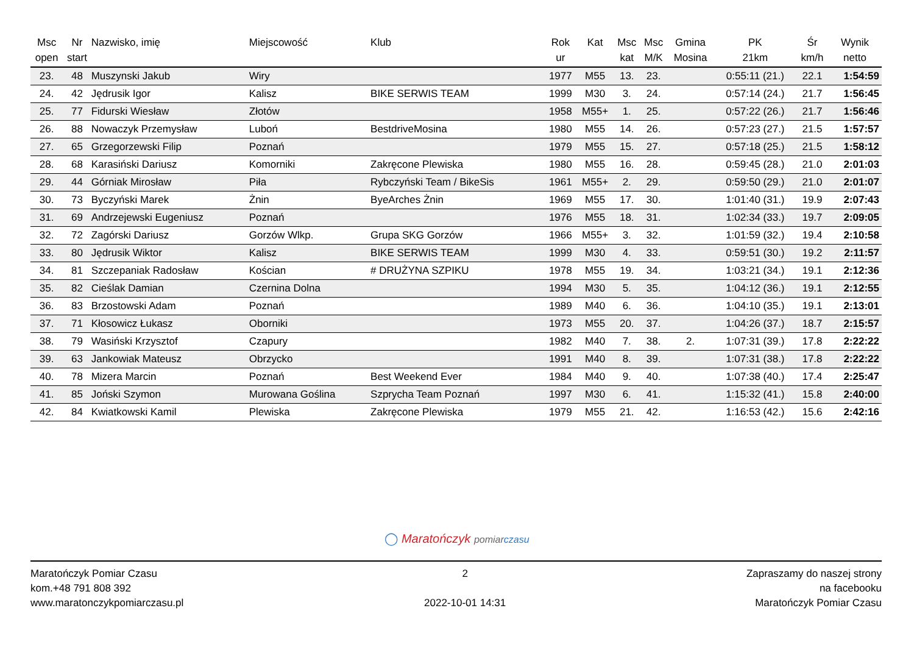| Msc open | Nr start | Nazwisko, imię | Miejscowość | Klub | Rok ur | Kat | Msc kat | Msc M/K | Gmina Mosina | PK 21km | Śr km/h | Wynik netto |
| --- | --- | --- | --- | --- | --- | --- | --- | --- | --- | --- | --- | --- |
| 23. | 48 | Muszynski Jakub | Wiry | | 1977 | M55 | 13. | 23. | | 0:55:11 (21.) | 22.1 | 1:54:59 |
| 24. | 42 | Jędrusik Igor | Kalisz | BIKE SERWIS TEAM | 1999 | M30 | 3. | 24. | | 0:57:14 (24.) | 21.7 | 1:56:45 |
| 25. | 77 | Fidurski Wiesław | Złotów | | 1958 | M55+ | 1. | 25. | | 0:57:22 (26.) | 21.7 | 1:56:46 |
| 26. | 88 | Nowaczyk Przemysław | Luboń | BestdriveMosina | 1980 | M55 | 14. | 26. | | 0:57:23 (27.) | 21.5 | 1:57:57 |
| 27. | 65 | Grzegorzewski Filip | Poznań | | 1979 | M55 | 15. | 27. | | 0:57:18 (25.) | 21.5 | 1:58:12 |
| 28. | 68 | Karasiński Dariusz | Komorniki | Zakręcone Plewiska | 1980 | M55 | 16. | 28. | | 0:59:45 (28.) | 21.0 | 2:01:03 |
| 29. | 44 | Górniak Mirosław | Piła | Rybczyński Team / BikeSis | 1961 | M55+ | 2. | 29. | | 0:59:50 (29.) | 21.0 | 2:01:07 |
| 30. | 73 | Byczyński Marek | Żnin | ByeArches Żnin | 1969 | M55 | 17. | 30. | | 1:01:40 (31.) | 19.9 | 2:07:43 |
| 31. | 69 | Andrzejewski Eugeniusz | Poznań | | 1976 | M55 | 18. | 31. | | 1:02:34 (33.) | 19.7 | 2:09:05 |
| 32. | 72 | Zagórski Dariusz | Gorzów Wlkp. | Grupa SKG Gorzów | 1966 | M55+ | 3. | 32. | | 1:01:59 (32.) | 19.4 | 2:10:58 |
| 33. | 80 | Jędrusik Wiktor | Kalisz | BIKE SERWIS TEAM | 1999 | M30 | 4. | 33. | | 0:59:51 (30.) | 19.2 | 2:11:57 |
| 34. | 81 | Szczepaniak Radosław | Kościan | # DRUŻYNA SZPIKU | 1978 | M55 | 19. | 34. | | 1:03:21 (34.) | 19.1 | 2:12:36 |
| 35. | 82 | Cieślak Damian | Czernina Dolna | | 1994 | M30 | 5. | 35. | | 1:04:12 (36.) | 19.1 | 2:12:55 |
| 36. | 83 | Brzostowski Adam | Poznań | | 1989 | M40 | 6. | 36. | | 1:04:10 (35.) | 19.1 | 2:13:01 |
| 37. | 71 | Kłosowicz Łukasz | Oborniki | | 1973 | M55 | 20. | 37. | | 1:04:26 (37.) | 18.7 | 2:15:57 |
| 38. | 79 | Wasiński Krzysztof | Czapury | | 1982 | M40 | 7. | 38. | 2. | 1:07:31 (39.) | 17.8 | 2:22:22 |
| 39. | 63 | Jankowiak Mateusz | Obrzycko | | 1991 | M40 | 8. | 39. | | 1:07:31 (38.) | 17.8 | 2:22:22 |
| 40. | 78 | Mizera Marcin | Poznań | Best Weekend Ever | 1984 | M40 | 9. | 40. | | 1:07:38 (40.) | 17.4 | 2:25:47 |
| 41. | 85 | Joński Szymon | Murowana Goślina | Szprycha Team Poznań | 1997 | M30 | 6. | 41. | | 1:15:32 (41.) | 15.8 | 2:40:00 |
| 42. | 84 | Kwiatkowski Kamil | Plewiska | Zakręcone Plewiska | 1979 | M55 | 21. | 42. | | 1:16:53 (42.) | 15.6 | 2:42:16 |
◯ Maratończyk pomiar czasu
Maratończyk Pomiar Czasu
kom.+48 791 808 392
www.maratonczykpomiarczasu.pl
2
2022-10-01 14:31
Zapraszamy do naszej strony
na facebooku
Maratończyk Pomiar Czasu